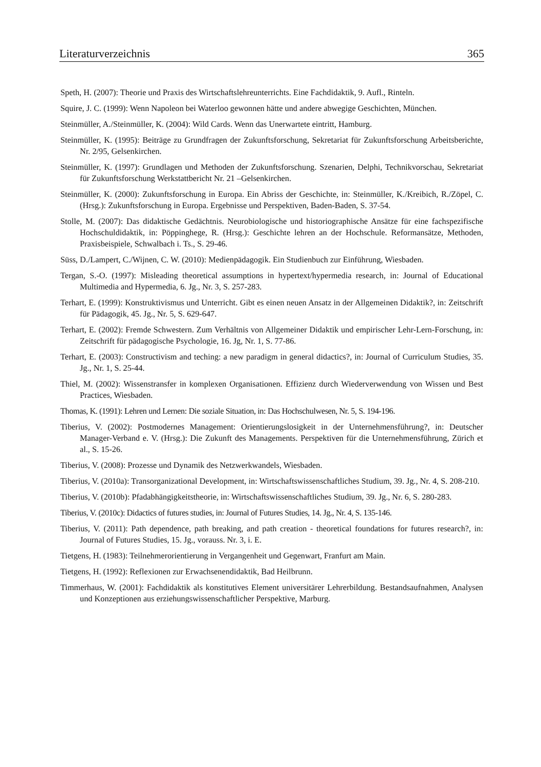Literaturverzeichnis 365
Speth, H. (2007): Theorie und Praxis des Wirtschaftslehreunterrichts. Eine Fachdidaktik, 9. Aufl., Rinteln.
Squire, J. C. (1999): Wenn Napoleon bei Waterloo gewonnen hätte und andere abwegige Geschichten, München.
Steinmüller, A./Steinmüller, K. (2004): Wild Cards. Wenn das Unerwartete eintritt, Hamburg.
Steinmüller, K. (1995): Beiträge zu Grundfragen der Zukunftsforschung, Sekretariat für Zukunftsforschung Arbeitsberichte, Nr. 2/95, Gelsenkirchen.
Steinmüller, K. (1997): Grundlagen und Methoden der Zukunftsforschung. Szenarien, Delphi, Technikvorschau, Sekretariat für Zukunftsforschung Werkstattbericht Nr. 21 –Gelsenkirchen.
Steinmüller, K. (2000): Zukunftsforschung in Europa. Ein Abriss der Geschichte, in: Steinmüller, K./Kreibich, R./Zöpel, C. (Hrsg.): Zukunftsforschung in Europa. Ergebnisse und Perspektiven, Baden-Baden, S. 37-54.
Stolle, M. (2007): Das didaktische Gedächtnis. Neurobiologische und historiographische Ansätze für eine fachspezifische Hochschuldidaktik, in: Pöppinghege, R. (Hrsg.): Geschichte lehren an der Hochschule. Reformansätze, Methoden, Praxisbeispiele, Schwalbach i. Ts., S. 29-46.
Süss, D./Lampert, C./Wijnen, C. W. (2010): Medienpädagogik. Ein Studienbuch zur Einführung, Wiesbaden.
Tergan, S.-O. (1997): Misleading theoretical assumptions in hypertext/hypermedia research, in: Journal of Educational Multimedia and Hypermedia, 6. Jg., Nr. 3, S. 257-283.
Terhart, E. (1999): Konstruktivismus und Unterricht. Gibt es einen neuen Ansatz in der Allgemeinen Didaktik?, in: Zeitschrift für Pädagogik, 45. Jg., Nr. 5, S. 629-647.
Terhart, E. (2002): Fremde Schwestern. Zum Verhältnis von Allgemeiner Didaktik und empirischer Lehr-Lern-Forschung, in: Zeitschrift für pädagogische Psychologie, 16. Jg, Nr. 1, S. 77-86.
Terhart, E. (2003): Constructivism and teching: a new paradigm in general didactics?, in: Journal of Curriculum Studies, 35. Jg., Nr. 1, S. 25-44.
Thiel, M. (2002): Wissenstransfer in komplexen Organisationen. Effizienz durch Wiederverwendung von Wissen und Best Practices, Wiesbaden.
Thomas, K. (1991): Lehren und Lernen: Die soziale Situation, in: Das Hochschulwesen, Nr. 5, S. 194-196.
Tiberius, V. (2002): Postmodernes Management: Orientierungslosigkeit in der Unternehmensführung?, in: Deutscher Manager-Verband e. V. (Hrsg.): Die Zukunft des Managements. Perspektiven für die Unternehmensführung, Zürich et al., S. 15-26.
Tiberius, V. (2008): Prozesse und Dynamik des Netzwerkwandels, Wiesbaden.
Tiberius, V. (2010a): Transorganizational Development, in: Wirtschaftswissenschaftliches Studium, 39. Jg., Nr. 4, S. 208-210.
Tiberius, V. (2010b): Pfadabhängigkeitstheorie, in: Wirtschaftswissenschaftliches Studium, 39. Jg., Nr. 6, S. 280-283.
Tiberius, V. (2010c): Didactics of futures studies, in: Journal of Futures Studies, 14. Jg., Nr. 4, S. 135-146.
Tiberius, V. (2011): Path dependence, path breaking, and path creation - theoretical foundations for futures research?, in: Journal of Futures Studies, 15. Jg., vorauss. Nr. 3, i. E.
Tietgens, H. (1983): Teilnehmerorientierung in Vergangenheit und Gegenwart, Franfurt am Main.
Tietgens, H. (1992): Reflexionen zur Erwachsenendidaktik, Bad Heilbrunn.
Timmerhaus, W. (2001): Fachdidaktik als konstitutives Element universitärer Lehrerbildung. Bestandsaufnahmen, Analysen und Konzeptionen aus erziehungswissenschaftlicher Perspektive, Marburg.